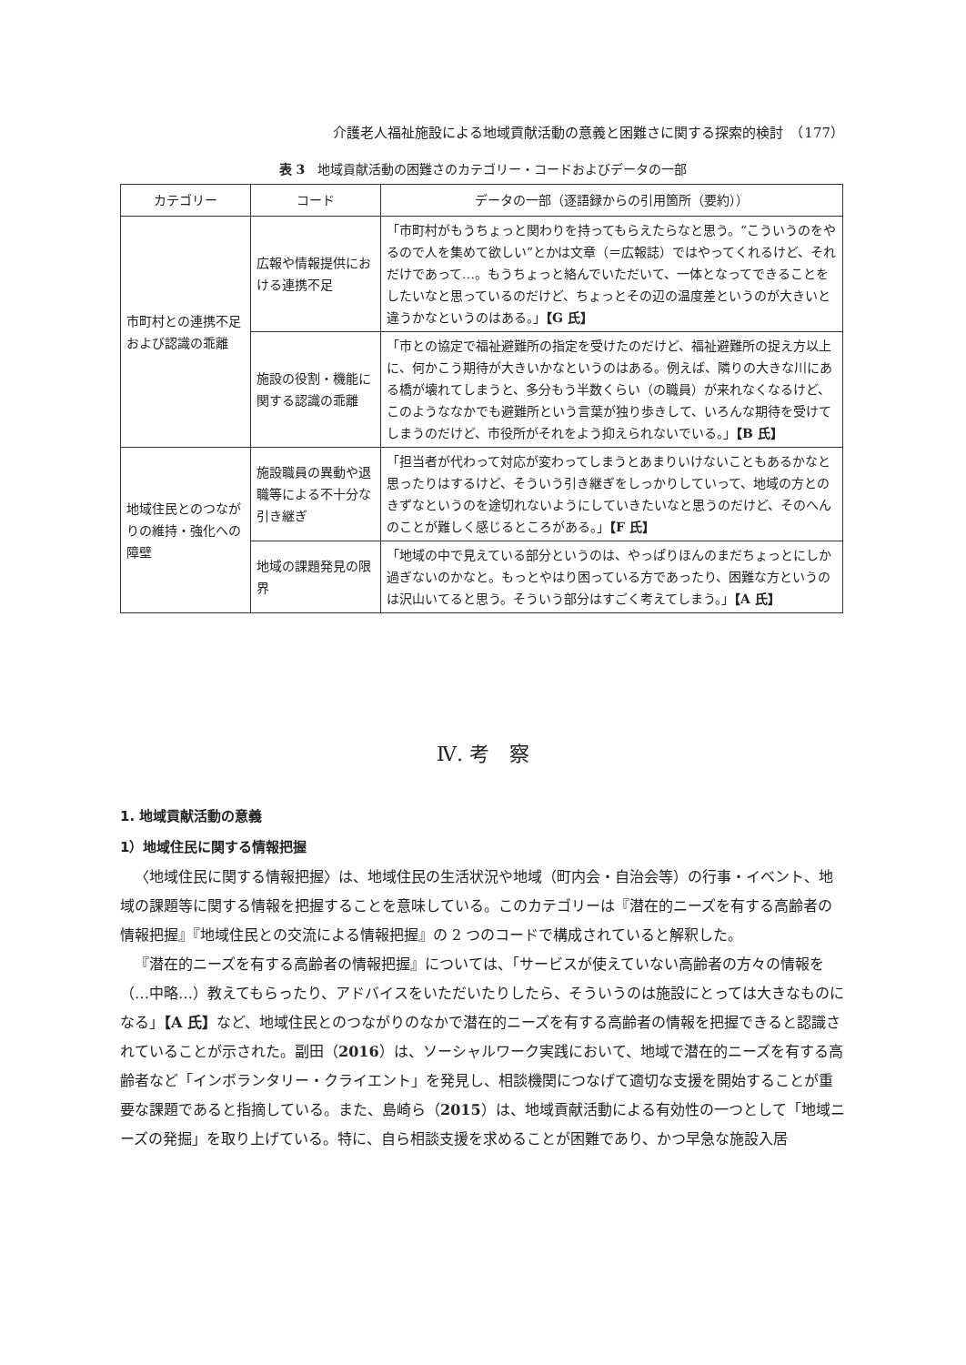介護老人福祉施設による地域貢献活動の意義と困難さに関する探索的検討　（177）
表 3　地域貢献活動の困難さのカテゴリー・コードおよびデータの一部
| カテゴリー | コード | データの一部（逐語録からの引用箇所（要約）） |
| --- | --- | --- |
| 市町村との連携不足および認識の乖離 | 広報や情報提供における連携不足 | 「市町村がもうちょっと関わりを持ってもらえたらなと思う。“こういうのをやるので人を集めて欲しい”とかは文章（＝広報誌）ではやってくれるけど、それだけであって…。もうちょっと絡んでいただいて、一体となってできることをしたいなと思っているのだけど、ちょっとその辺の温度差というのが大きいと違うかなというのはある。」 【G 氏】 |
| | 施設の役割・機能に関する認識の乖離 | 「市との協定で福祉避難所の指定を受けたのだけど、福祉避難所の捉え方以上に、何かこう期待が大きいかなというのはある。例えば、隣りの大きな川にある橋が壊れてしまうと、多分もう半数くらい（の職員）が来れなくなるけど、このようななかでも避難所という言葉が独り歩きして、いろんな期待を受けてしまうのだけど、市役所がそれをよう抑えられないでいる。」 【B 氏】 |
| 地域住民とのつながりの維持・強化への障壁 | 施設職員の異動や退職等による不十分な引き継ぎ | 「担当者が代わって対応が変わってしまうとあまりいけないこともあるかなと思ったりはするけど、そういう引き継ぎをしっかりしていって、地域の方とのきずなというのを途切れないようにしていきたいなと思うのだけど、そのへんのことが難しく感じるところがある。」 【F 氏】 |
| | 地域の課題発見の限界 | 「地域の中で見えている部分というのは、やっぱりほんのまだちょっとにしか過ぎないのかなと。もっとやはり困っている方であったり、困難な方というのは沢山いてると思う。そういう部分はすごく考えてしまう。」 【A 氏】 |
Ⅳ. 考　察
1. 地域貢献活動の意義
1）地域住民に関する情報把握
〈地域住民に関する情報把握〉は、地域住民の生活状況や地域（町内会・自治会等）の行事・イベント、地域の課題等に関する情報を把握することを意味している。このカテゴリーは『潜在的ニーズを有する高齢者の情報把握』『地域住民との交流による情報把握』の 2 つのコードで構成されていると解釈した。
『潜在的ニーズを有する高齢者の情報把握』については、「サービスが使えていない高齢者の方々の情報を（…中略…）教えてもらったり、アドバイスをいただいたりしたら、そういうのは施設にとっては大きなものになる」【A 氏】など、地域住民とのつながりのなかで潜在的ニーズを有する高齢者の情報を把握できると認識されていることが示された。副田（2016）は、ソーシャルワーク実践において、地域で潜在的ニーズを有する高齢者など「インボランタリー・クライエント」を発見し、相談機関につなげて適切な支援を開始することが重要な課題であると指摘している。また、島崎ら（2015）は、地域貢献活動による有効性の一つとして「地域ニーズの発掘」を取り上げている。特に、自ら相談支援を求めることが困難であり、かつ早急な施設入居